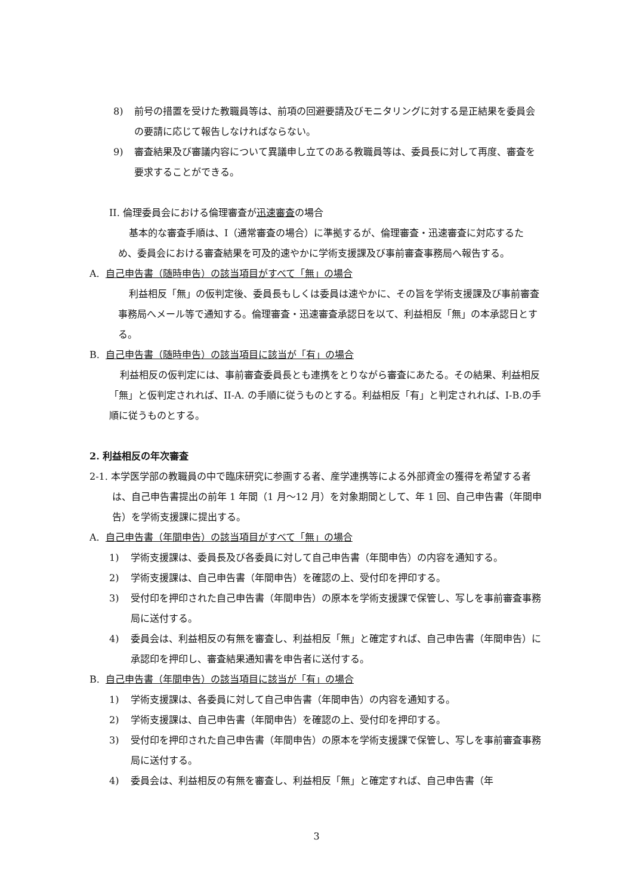8) 前号の措置を受けた教職員等は、前項の回避要請及びモニタリングに対する是正結果を委員会の要請に応じて報告しなければならない。
9) 審査結果及び審議内容について異議申し立てのある教職員等は、委員長に対して再度、審査を要求することができる。
II. 倫理委員会における倫理審査が迅速審査の場合
基本的な審査手順は、I（通常審査の場合）に準拠するが、倫理審査・迅速審査に対応するため、委員会における審査結果を可及的速やかに学術支援課及び事前審査事務局へ報告する。
A. 自己申告書（随時申告）の該当項目がすべて「無」の場合
利益相反「無」の仮判定後、委員長もしくは委員は速やかに、その旨を学術支援課及び事前審査事務局へメール等で通知する。倫理審査・迅速審査承認日を以て、利益相反「無」の本承認日とする。
B. 自己申告書（随時申告）の該当項目に該当が「有」の場合
利益相反の仮判定には、事前審査委員長とも連携をとりながら審査にあたる。その結果、利益相反「無」と仮判定されれば、II-A. の手順に従うものとする。利益相反「有」と判定されれば、I-B.の手順に従うものとする。
2. 利益相反の年次審査
2-1. 本学医学部の教職員の中で臨床研究に参画する者、産学連携等による外部資金の獲得を希望する者は、自己申告書提出の前年 1 年間（1 月～12 月）を対象期間として、年 1 回、自己申告書（年間申告）を学術支援課に提出する。
A. 自己申告書（年間申告）の該当項目がすべて「無」の場合
1) 学術支援課は、委員長及び各委員に対して自己申告書（年間申告）の内容を通知する。
2) 学術支援課は、自己申告書（年間申告）を確認の上、受付印を押印する。
3) 受付印を押印された自己申告書（年間申告）の原本を学術支援課で保管し、写しを事前審査事務局に送付する。
4) 委員会は、利益相反の有無を審査し、利益相反「無」と確定すれば、自己申告書（年間申告）に承認印を押印し、審査結果通知書を申告者に送付する。
B. 自己申告書（年間申告）の該当項目に該当が「有」の場合
1) 学術支援課は、各委員に対して自己申告書（年間申告）の内容を通知する。
2) 学術支援課は、自己申告書（年間申告）を確認の上、受付印を押印する。
3) 受付印を押印された自己申告書（年間申告）の原本を学術支援課で保管し、写しを事前審査事務局に送付する。
4) 委員会は、利益相反の有無を審査し、利益相反「無」と確定すれば、自己申告書（年
3